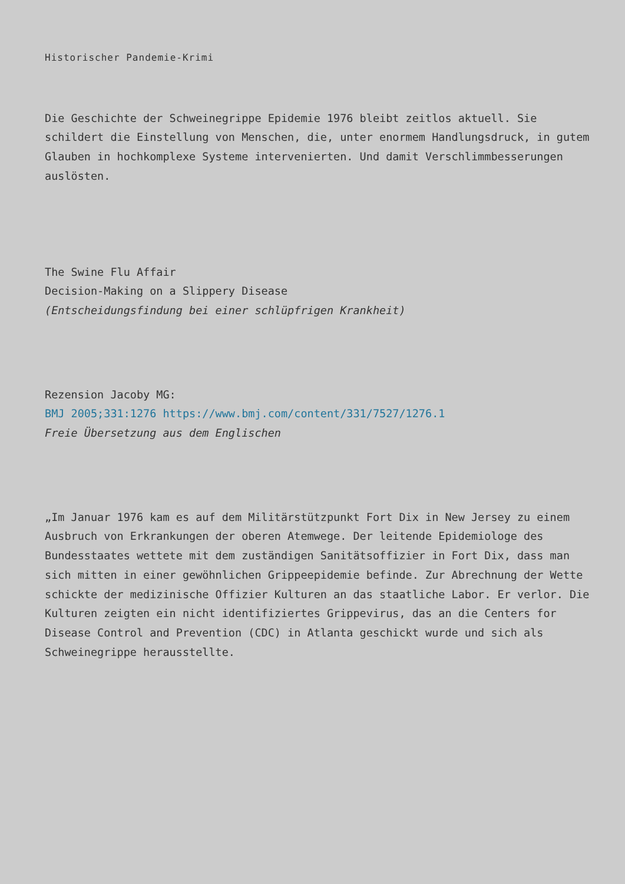Historischer Pandemie-Krimi
Die Geschichte der Schweinegrippe Epidemie 1976 bleibt zeitlos aktuell. Sie schildert die Einstellung von Menschen, die, unter enormem Handlungsdruck, in gutem Glauben in hochkomplexe Systeme intervenierten. Und damit Verschlimmbesserungen auslösten.
The Swine Flu Affair
Decision-Making on a Slippery Disease
(Entscheidungsfindung bei einer schlüpfrigen Krankheit)
Rezension Jacoby MG:
BMJ 2005;331:1276 https://www.bmj.com/content/331/7527/1276.1
Freie Übersetzung aus dem Englischen
„Im Januar 1976 kam es auf dem Militärstützpunkt Fort Dix in New Jersey zu einem Ausbruch von Erkrankungen der oberen Atemwege. Der leitende Epidemiologe des Bundesstaates wettete mit dem zuständigen Sanitätsoffizier in Fort Dix, dass man sich mitten in einer gewöhnlichen Grippeepidemie befinde. Zur Abrechnung der Wette schickte der medizinische Offizier Kulturen an das staatliche Labor. Er verlor. Die Kulturen zeigten ein nicht identifiziertes Grippevirus, das an die Centers for Disease Control and Prevention (CDC) in Atlanta geschickt wurde und sich als Schweinegrippe herausstellte.